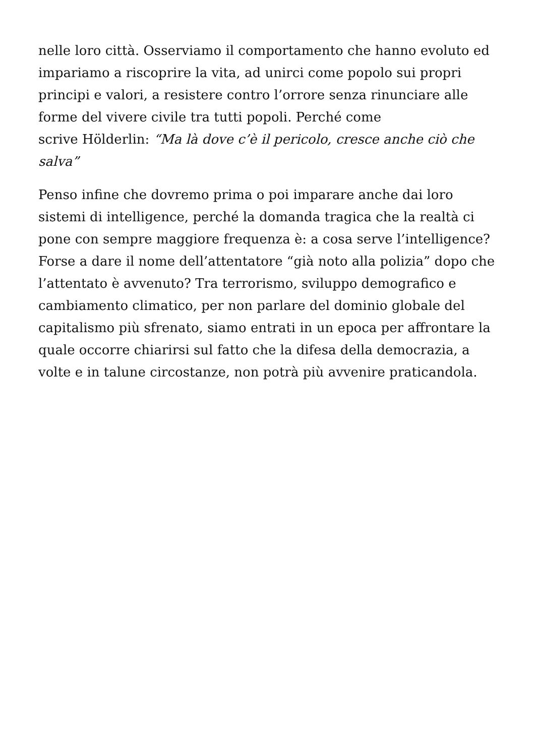nelle loro città. Osserviamo il comportamento che hanno evoluto ed impariamo a riscoprire la vita, ad unirci come popolo sui propri principi e valori, a resistere contro l’orrore senza rinunciare alle forme del vivere civile tra tutti popoli. Perché come
scrive Hölderlin: “Ma là dove c’è il pericolo, cresce anche ciò che salva”
Penso infine che dovremo prima o poi imparare anche dai loro sistemi di intelligence, perché la domanda tragica che la realtà ci pone con sempre maggiore frequenza è: a cosa serve l’intelligence? Forse a dare il nome dell’attentatore “già noto alla polizia” dopo che l’attentato è avvenuto? Tra terrorismo, sviluppo demografico e cambiamento climatico, per non parlare del dominio globale del capitalismo più sfrenato, siamo entrati in un epoca per affrontare la quale occorre chiarirsi sul fatto che la difesa della democrazia, a volte e in talune circostanze, non potrà più avvenire praticandola.